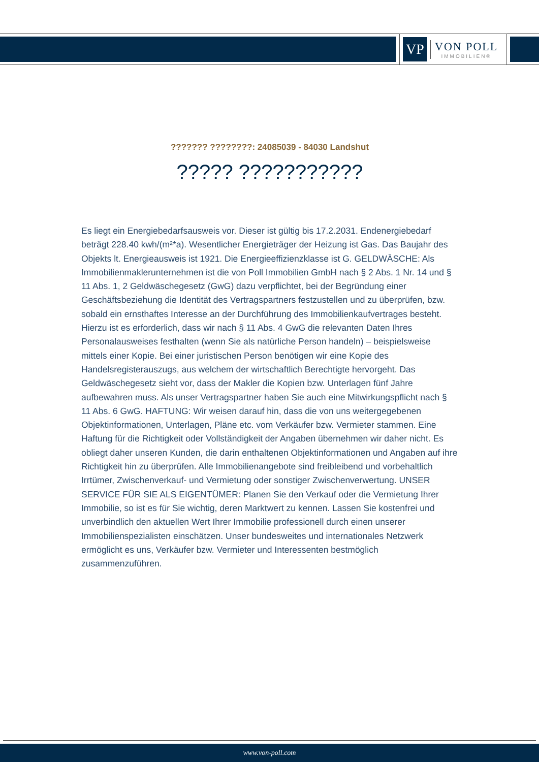VP
VON POLL
IMMOBILIEN®
??????? ????????: 24085039 - 84030 Landshut
????? ???????????
Es liegt ein Energiebedarfsausweis vor. Dieser ist gültig bis 17.2.2031. Endenergiebedarf beträgt 228.40 kwh/(m²*a). Wesentlicher Energieträger der Heizung ist Gas. Das Baujahr des Objekts lt. Energieausweis ist 1921. Die Energieeffizienzklasse ist G. GELDWÄSCHE: Als Immobilienmaklerunternehmen ist die von Poll Immobilien GmbH nach § 2 Abs. 1 Nr. 14 und § 11 Abs. 1, 2 Geldwäschegesetz (GwG) dazu verpflichtet, bei der Begründung einer Geschäftsbeziehung die Identität des Vertragspartners festzustellen und zu überprüfen, bzw. sobald ein ernsthaftes Interesse an der Durchführung des Immobilienkaufvertrages besteht. Hierzu ist es erforderlich, dass wir nach § 11 Abs. 4 GwG die relevanten Daten Ihres Personalausweises festhalten (wenn Sie als natürliche Person handeln) – beispielsweise mittels einer Kopie. Bei einer juristischen Person benötigen wir eine Kopie des Handelsregisterauszugs, aus welchem der wirtschaftlich Berechtigte hervorgeht. Das Geldwäschegesetz sieht vor, dass der Makler die Kopien bzw. Unterlagen fünf Jahre aufbewahren muss. Als unser Vertragspartner haben Sie auch eine Mitwirkungspflicht nach § 11 Abs. 6 GwG. HAFTUNG: Wir weisen darauf hin, dass die von uns weitergegebenen Objektinformationen, Unterlagen, Pläne etc. vom Verkäufer bzw. Vermieter stammen. Eine Haftung für die Richtigkeit oder Vollständigkeit der Angaben übernehmen wir daher nicht. Es obliegt daher unseren Kunden, die darin enthaltenen Objektinformationen und Angaben auf ihre Richtigkeit hin zu überprüfen. Alle Immobilienangebote sind freibleibend und vorbehaltlich Irrtümer, Zwischenverkauf- und Vermietung oder sonstiger Zwischenverwertung. UNSER SERVICE FÜR SIE ALS EIGENTÜMER: Planen Sie den Verkauf oder die Vermietung Ihrer Immobilie, so ist es für Sie wichtig, deren Marktwert zu kennen. Lassen Sie kostenfrei und unverbindlich den aktuellen Wert Ihrer Immobilie professionell durch einen unserer Immobilienspezialisten einschätzen. Unser bundesweites und internationales Netzwerk ermöglicht es uns, Verkäufer bzw. Vermieter und Interessenten bestmöglich zusammenzuführen.
www.von-poll.com